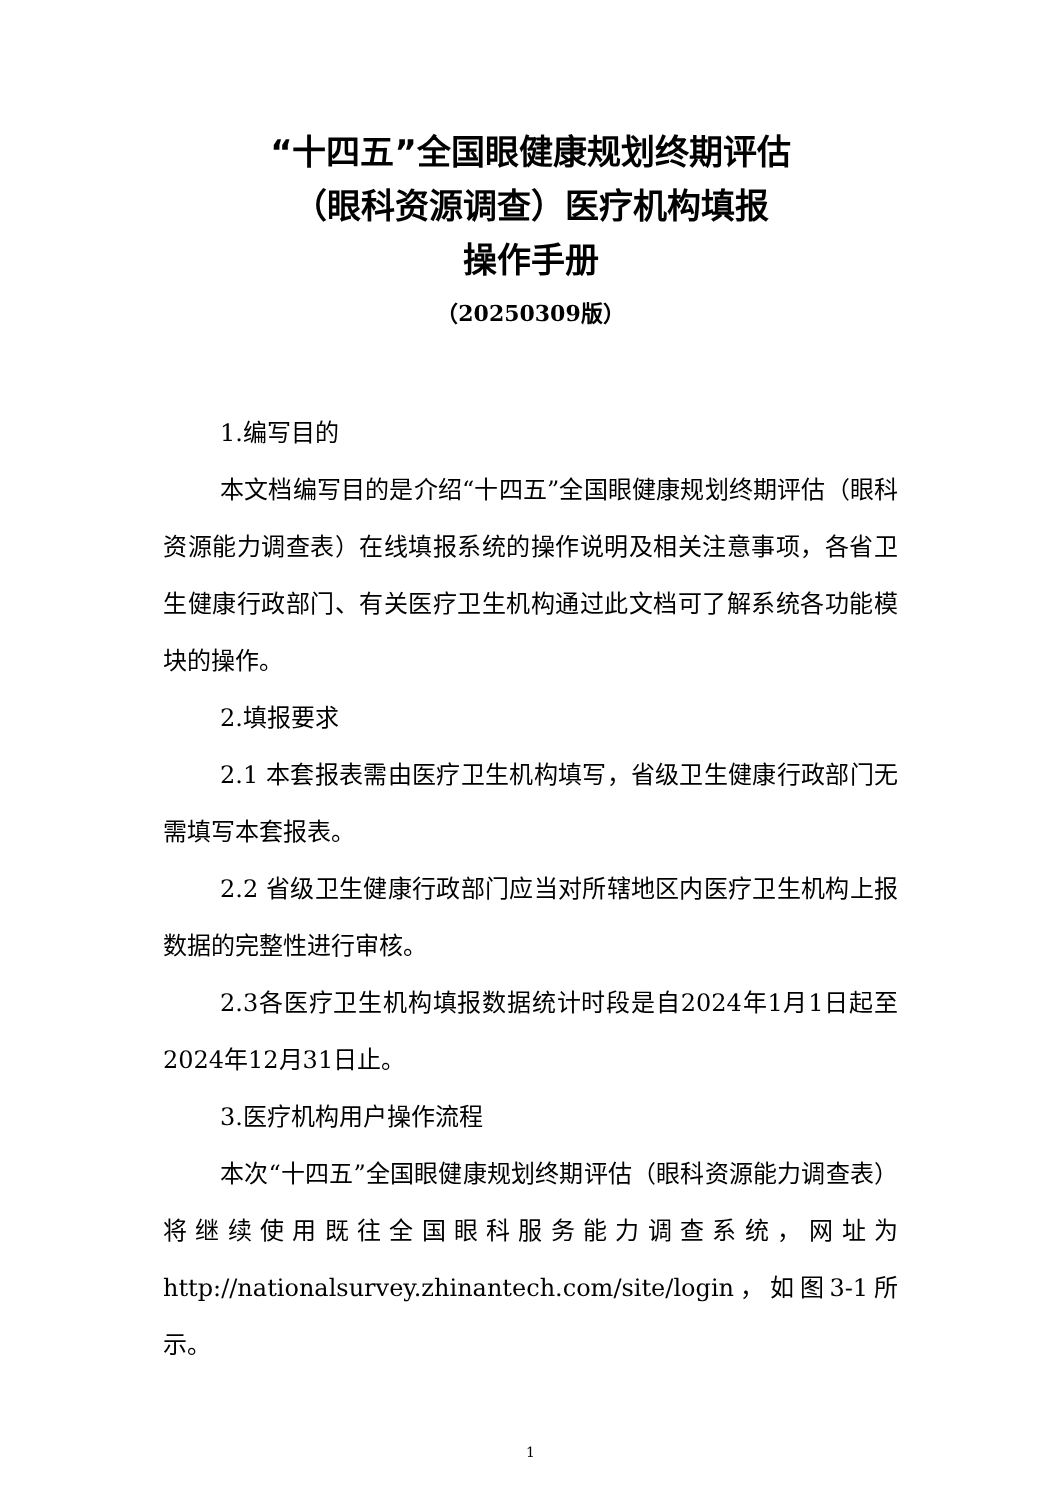“十四五”全国眼健康规划终期评估
（眼科资源调查）医疗机构填报
操作手册
（20250309版）
1.编写目的
本文档编写目的是介绍“十四五”全国眼健康规划终期评估（眼科资源能力调查表）在线填报系统的操作说明及相关注意事项，各省卫生健康行政部门、有关医疗卫生机构通过此文档可了解系统各功能模块的操作。
2.填报要求
2.1 本套报表需由医疗卫生机构填写，省级卫生健康行政部门无需填写本套报表。
2.2 省级卫生健康行政部门应当对所辖地区内医疗卫生机构上报数据的完整性进行审核。
2.3各医疗卫生机构填报数据统计时段是自2024年1月1日起至2024年12月31日止。
3.医疗机构用户操作流程
本次“十四五”全国眼健康规划终期评估（眼科资源能力调查表）将继续使用既往全国眼科服务能力调查系统，网址为 http://nationalsurvey.zhinantech.com/site/login，如图3-1所示。
1